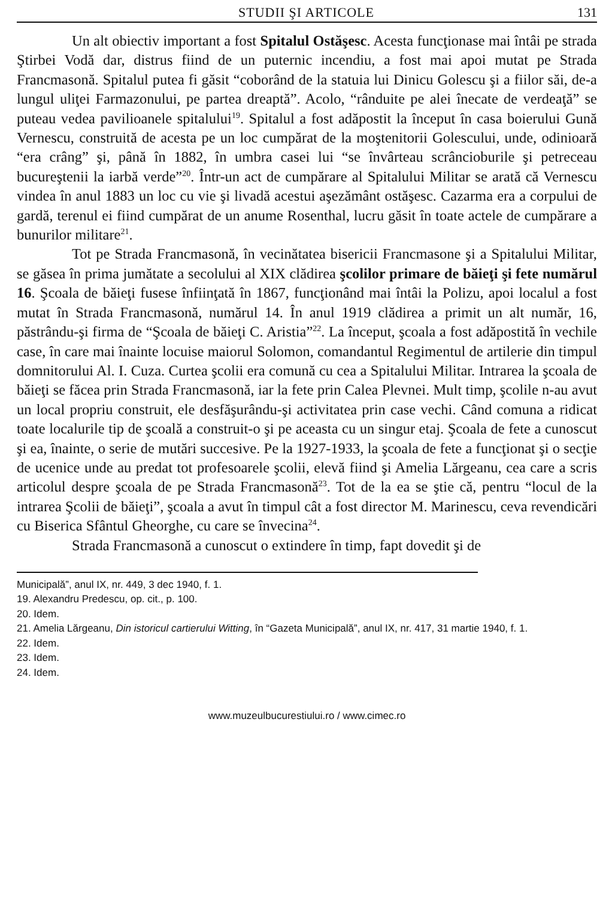STUDII ŞI ARTICOLE 131
Un alt obiectiv important a fost Spitalul Ostăşesc. Acesta funcţionase mai întâi pe strada Ştirbei Vodă dar, distrus fiind de un puternic incendiu, a fost mai apoi mutat pe Strada Francmasonă. Spitalul putea fi găsit “coborând de la statuia lui Dinicu Golescu şi a fiilor săi, de-a lungul uliţei Farmazonului, pe partea dreaptă”. Acolo, “rânduite pe alei înecate de verdeaţă” se puteau vedea pavilioanele spitalului<sup>19</sup>. Spitalul a fost adăpostit la început în casa boierului Gună Vernescu, construită de acesta pe un loc cumpărat de la moştenitorii Golescului, unde, odinioară “era crâng” şi, până în 1882, în umbra casei lui “se învârteau scrâncioburile şi petreceau bucureştenii la iarbă verde”<sup>20</sup>. Într-un act de cumpărare al Spitalului Militar se arată că Vernescu vindea în anul 1883 un loc cu vie şi livadă acestui aşezământ ostăşesc. Cazarma era a corpului de gardă, terenul ei fiind cumpărat de un anume Rosenthal, lucru găsit în toate actele de cumpărare a bunurilor militare<sup>21</sup>.
Tot pe Strada Francmasonă, în vecinătatea bisericii Francmasone şi a Spitalului Militar, se găsea în prima jumătate a secolului al XIX clădirea şcolilor primare de băieţi şi fete numărul 16. Şcoala de băieţi fusese înfiinţată în 1867, funcţionând mai întâi la Polizu, apoi localul a fost mutat în Strada Francmasonă, numărul 14. În anul 1919 clădirea a primit un alt număr, 16, păstrându-şi firma de “Şcoala de băieţi C. Aristia”<sup>22</sup>. La început, şcoala a fost adăpostită în vechile case, în care mai înainte locuise maiorul Solomon, comandantul Regimentul de artilerie din timpul domnitorului Al. I. Cuza. Curtea şcolii era comună cu cea a Spitalului Militar. Intrarea la şcoala de băieţi se făcea prin Strada Francmasonă, iar la fete prin Calea Plevnei. Mult timp, şcolile n-au avut un local propriu construit, ele desfăşurându-şi activitatea prin case vechi. Când comuna a ridicat toate localurile tip de şcoală a construit-o şi pe aceasta cu un singur etaj. Şcoala de fete a cunoscut şi ea, înainte, o serie de mutări succesive. Pe la 1927-1933, la şcoala de fete a funcţionat şi o secţie de ucenice unde au predat tot profesoarele şcolii, elevă fiind şi Amelia Lărgeanu, cea care a scris articolul despre şcoala de pe Strada Francmasonă<sup>23</sup>. Tot de la ea se ştie că, pentru “locul de la intrarea Şcolii de băieţi”, şcoala a avut în timpul cât a fost director M. Marinescu, ceva revendicări cu Biserica Sfântul Gheorghe, cu care se învecina<sup>24</sup>.
Strada Francmasonă a cunoscut o extindere în timp, fapt dovedit şi de
Municipală”, anul IX, nr. 449, 3 dec 1940, f. 1.
19. Alexandru Predescu, op. cit., p. 100.
20. Idem.
21. Amelia Lărgeanu, Din istoricul cartierului Witting, în “Gazeta Municipală”, anul IX, nr. 417, 31 martie 1940, f. 1.
22. Idem.
23. Idem.
24. Idem.
www.muzeulbucurestiului.ro / www.cimec.ro